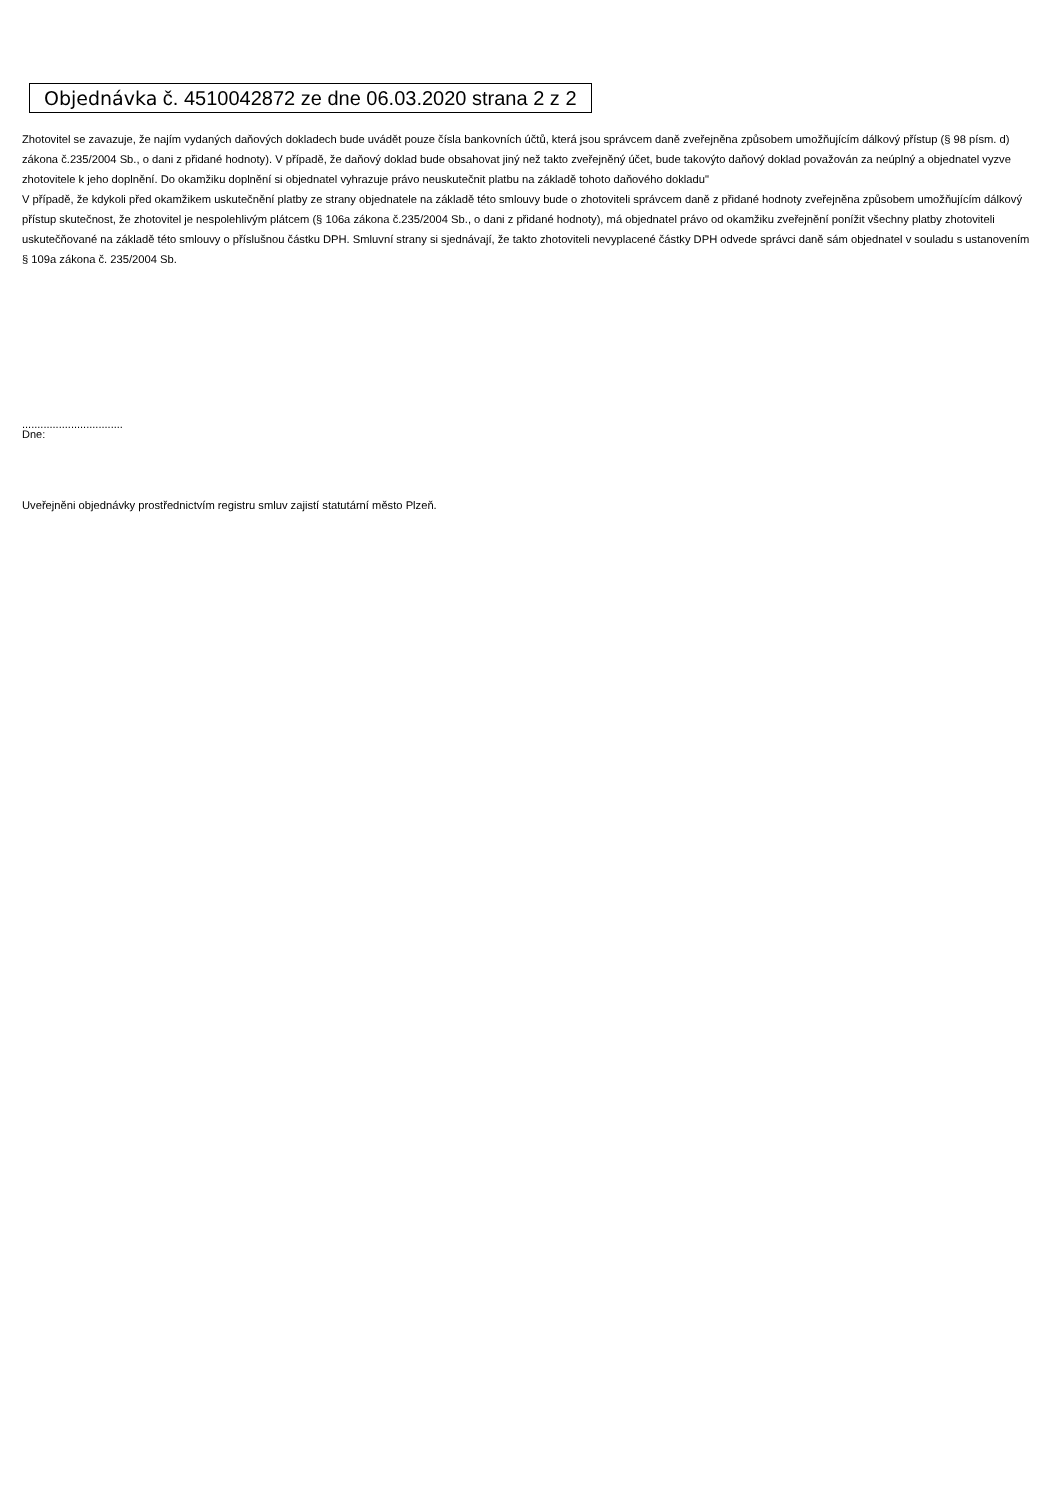Objednávka č. 4510042872 ze dne 06.03.2020 strana 2 z 2
Zhotovitel se zavazuje, že najím vydaných daňových dokladech bude uvádět pouze čísla bankovních účtů, která jsou správcem daně zveřejněna způsobem umožňujícím dálkový přístup (§ 98 písm. d) zákona č.235/2004 Sb., o dani z přidané hodnoty). V případě, že daňový doklad bude obsahovat jiný než takto zveřejněný účet, bude takovýto daňový doklad považován za neúplný a objednatel vyzve zhotovitele k jeho doplnění. Do okamžiku doplnění si objednatel vyhrazuje právo neuskutečnit platbu na základě tohoto daňového dokladu"
V případě, že kdykoli před okamžikem uskutečnění platby ze strany objednatele na základě této smlouvy bude o zhotoviteli správcem daně z přidané hodnoty zveřejněna způsobem umožňujícím dálkový přístup skutečnost, že zhotovitel je nespolehlivým plátcem (§ 106a zákona č.235/2004 Sb., o dani z přidané hodnoty), má objednatel právo od okamžiku zveřejnění ponížit všechny platby zhotoviteli uskutečňované na základě této smlouvy o příslušnou částku DPH. Smluvní strany si sjednávají, že takto zhotoviteli nevyplacené částky DPH odvede správci daně sám objednatel v souladu s ustanovením § 109a zákona č. 235/2004 Sb.
.................................
Dne:
Uveřejněni objednávky prostřednictvím registru smluv zajistí statutární město Plzeň.